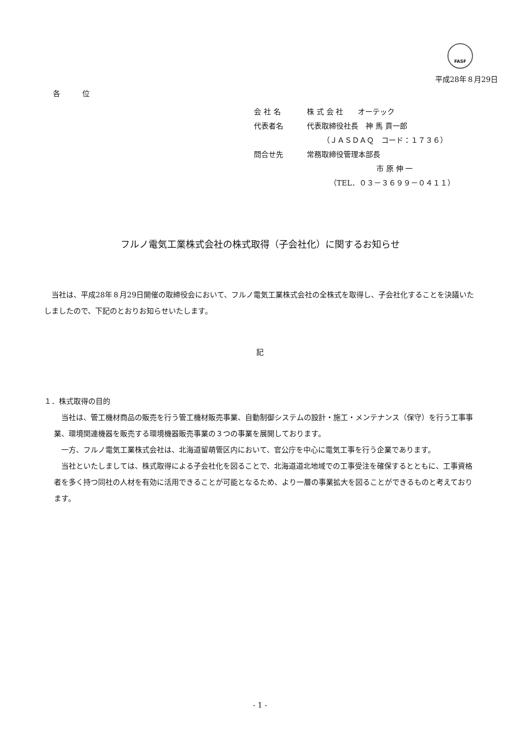FASF
平成28年８月29日
各　　　位
会 社 名 株 式 会 社　　オーテック
代表者名 代表取締役社長　神 馬 貢一郎
（ＪＡＳＤＡＱ　コード：１７３６）
問合せ先 常務取締役管理本部長
市 原 伸 一
（TEL．０３－３６９９－０４１１）
フルノ電気工業株式会社の株式取得（子会社化）に関するお知らせ
　当社は、平成28年８月29日開催の取締役会において、フルノ電気工業株式会社の全株式を取得し、子会社化することを決議いたしましたので、下記のとおりお知らせいたします。
記
１．株式取得の目的
　当社は、管工機材商品の販売を行う管工機材販売事業、自動制御システムの設計・施工・メンテナンス（保守）を行う工事事業、環境関連機器を販売する環境機器販売事業の３つの事業を展開しております。
　一方、フルノ電気工業株式会社は、北海道留萌管区内において、官公庁を中心に電気工事を行う企業であります。
　当社といたしましては、株式取得による子会社化を図ることで、北海道道北地域での工事受注を確保するとともに、工事資格者を多く持つ同社の人材を有効に活用できることが可能となるため、より一層の事業拡大を図ることができるものと考えております。
- 1 -